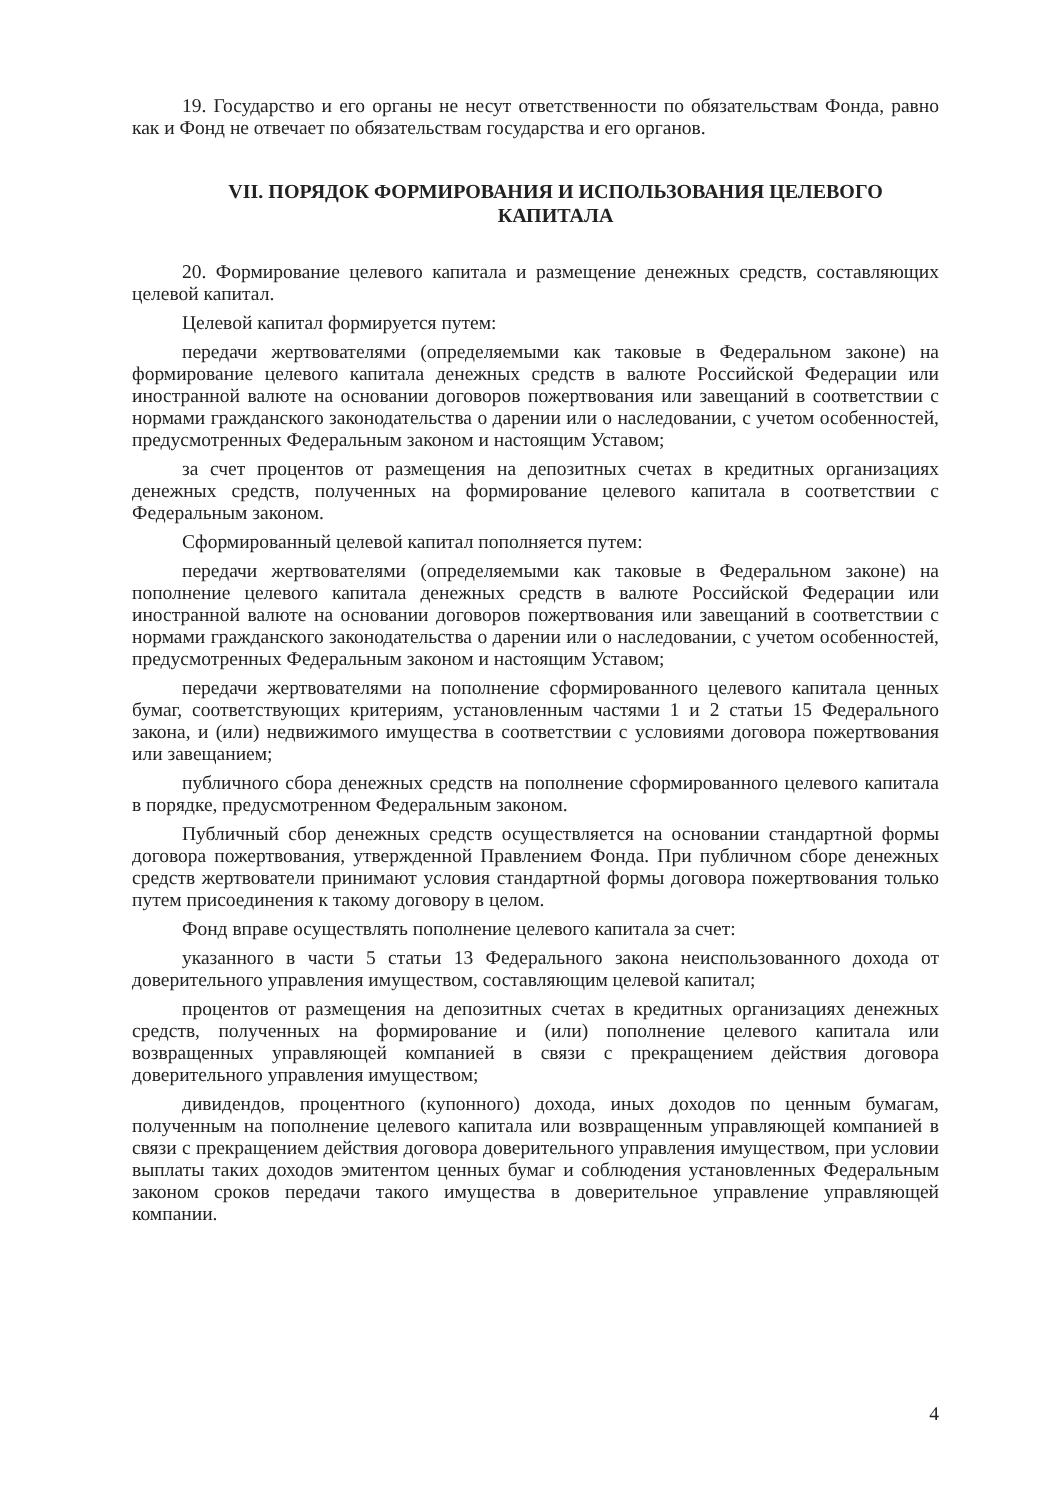19. Государство и его органы не несут ответственности по обязательствам Фонда, равно как и Фонд не отвечает по обязательствам государства и его органов.
VII. ПОРЯДОК ФОРМИРОВАНИЯ И ИСПОЛЬЗОВАНИЯ ЦЕЛЕВОГО КАПИТАЛА
20. Формирование целевого капитала и размещение денежных средств, составляющих целевой капитал.
Целевой капитал формируется путем:
передачи жертвователями (определяемыми как таковые в Федеральном законе) на формирование целевого капитала денежных средств в валюте Российской Федерации или иностранной валюте на основании договоров пожертвования или завещаний в соответствии с нормами гражданского законодательства о дарении или о наследовании, с учетом особенностей, предусмотренных Федеральным законом и настоящим Уставом;
за счет процентов от размещения на депозитных счетах в кредитных организациях денежных средств, полученных на формирование целевого капитала в соответствии с Федеральным законом.
Сформированный целевой капитал пополняется путем:
передачи жертвователями (определяемыми как таковые в Федеральном законе) на пополнение целевого капитала денежных средств в валюте Российской Федерации или иностранной валюте на основании договоров пожертвования или завещаний в соответствии с нормами гражданского законодательства о дарении или о наследовании, с учетом особенностей, предусмотренных Федеральным законом и настоящим Уставом;
передачи жертвователями на пополнение сформированного целевого капитала ценных бумаг, соответствующих критериям, установленным частями 1 и 2 статьи 15 Федерального закона, и (или) недвижимого имущества в соответствии с условиями договора пожертвования или завещанием;
публичного сбора денежных средств на пополнение сформированного целевого капитала в порядке, предусмотренном Федеральным законом.
Публичный сбор денежных средств осуществляется на основании стандартной формы договора пожертвования, утвержденной Правлением Фонда. При публичном сборе денежных средств жертвователи принимают условия стандартной формы договора пожертвования только путем присоединения к такому договору в целом.
Фонд вправе осуществлять пополнение целевого капитала за счет:
указанного в части 5 статьи 13 Федерального закона неиспользованного дохода от доверительного управления имуществом, составляющим целевой капитал;
процентов от размещения на депозитных счетах в кредитных организациях денежных средств, полученных на формирование и (или) пополнение целевого капитала или возвращенных управляющей компанией в связи с прекращением действия договора доверительного управления имуществом;
дивидендов, процентного (купонного) дохода, иных доходов по ценным бумагам, полученным на пополнение целевого капитала или возвращенным управляющей компанией в связи с прекращением действия договора доверительного управления имуществом, при условии выплаты таких доходов эмитентом ценных бумаг и соблюдения установленных Федеральным законом сроков передачи такого имущества в доверительное управление управляющей компании.
4